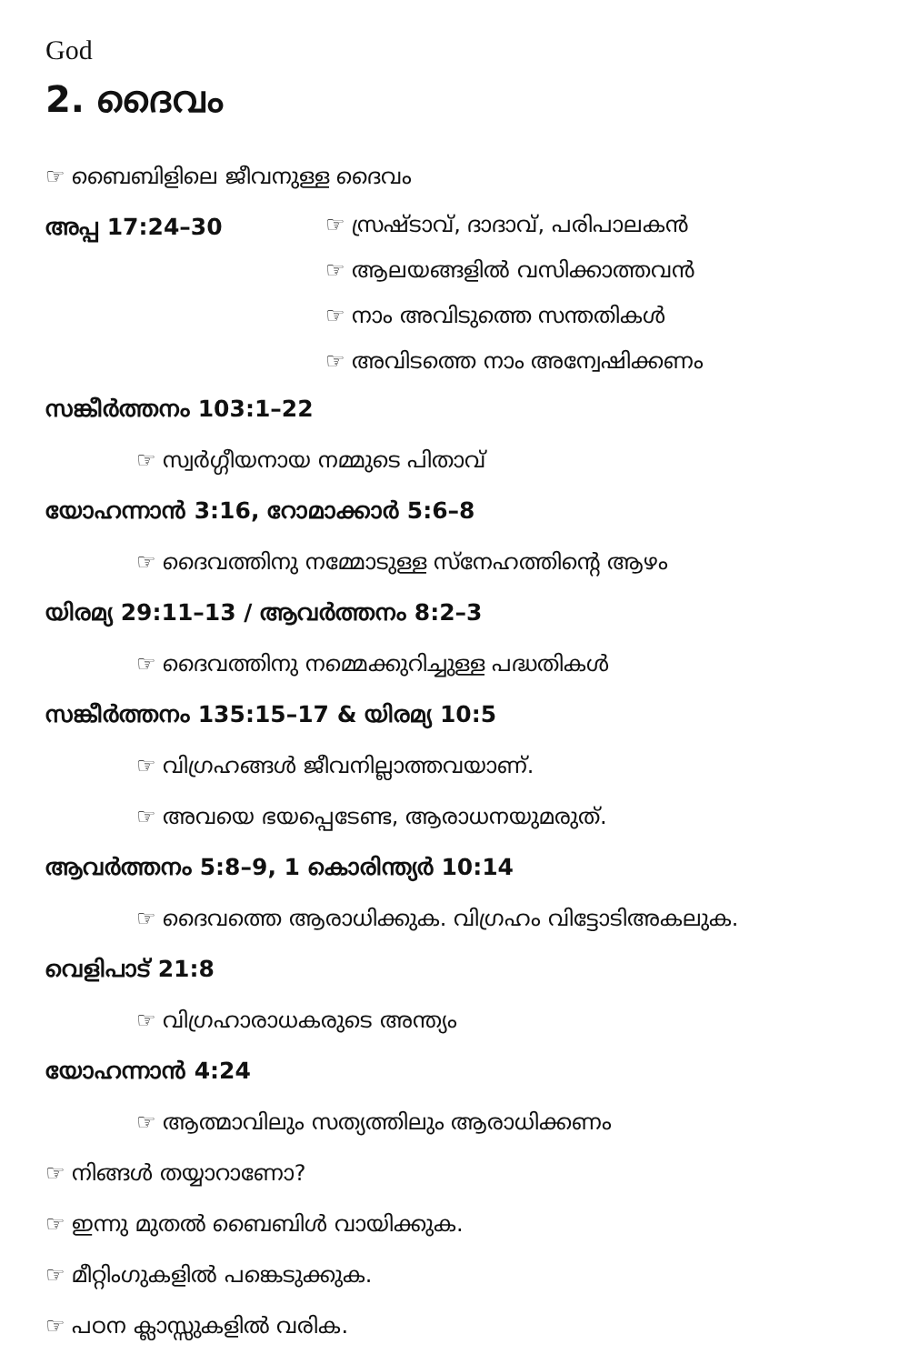God
2. ദൈവം
☞ ബൈബിളിലെ ജീവനുള്ള ദൈവം
അപ്പ 17:24–30
☞ സ്രഷ്ടാവ്, ദാദാവ്, പരിപാലകൻ
☞ ആലയങ്ങളിൽ വസിക്കാത്തവൻ
☞ നാം അവിടുത്തെ സന്തതികൾ
☞ അവിടത്തെ നാം അന്വേഷിക്കണം
സങ്കീർത്തനം 103:1–22
☞ സ്വർഗ്ഗീയനായ നമ്മുടെ പിതാവ്
യോഹന്നാൻ 3:16, റോമാക്കാർ 5:6–8
☞ ദൈവത്തിനു നമ്മോടുള്ള സ്നേഹത്തിന്റെ ആഴം
യിരമ്യ 29:11–13 / ആവർത്തനം 8:2–3
☞ ദൈവത്തിനു നമ്മെക്കുറിച്ചുള്ള പദ്ധതികൾ
സങ്കീർത്തനം 135:15–17 & യിരമ്യ 10:5
☞ വിഗ്രഹങ്ങൾ ജീവനില്ലാത്തവയാണ്.
☞ അവയെ ഭയപ്പെടേണ്ട, ആരാധനയുമരുത്.
ആവർത്തനം 5:8–9, 1 കൊരിന്ത്യർ 10:14
☞ ദൈവത്തെ ആരാധിക്കുക. വിഗ്രഹം വിട്ടോടിഅകലുക.
വെളിപാട് 21:8
☞ വിഗ്രഹാരാധകരുടെ അന്ത്യം
യോഹന്നാൻ 4:24
☞ ആത്മാവിലും സത്യത്തിലും ആരാധിക്കണം
☞ നിങ്ങൾ തയ്യാറാണോ?
☞ ഇന്നു മുതൽ ബൈബിൾ വായിക്കുക.
☞ മീറ്റിംഗുകളിൽ പങ്കെടുക്കുക.
☞ പഠന ക്ലാസ്സുകളിൽ വരിക.